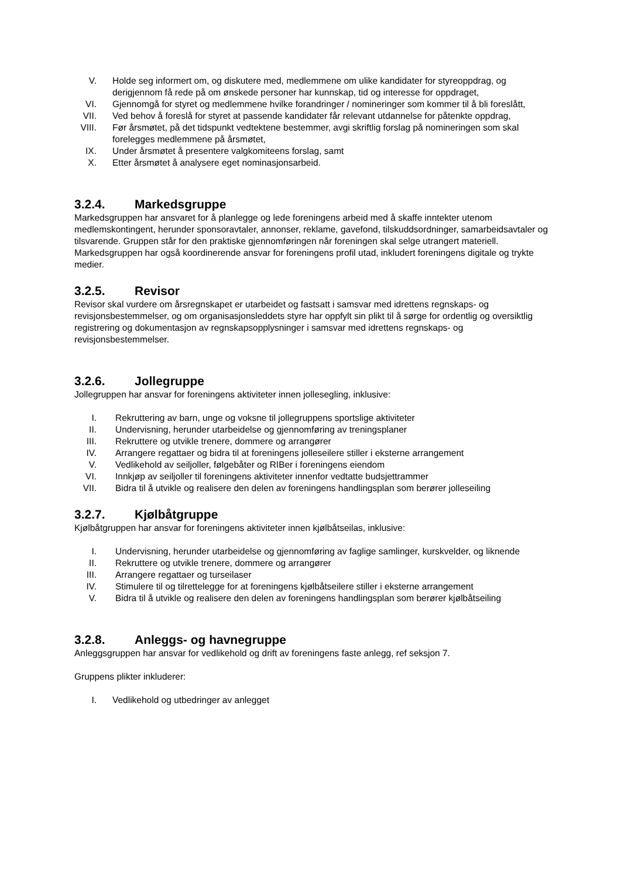V. Holde seg informert om, og diskutere med, medlemmene om ulike kandidater for styreoppdrag, og derigjennom få rede på om ønskede personer har kunnskap, tid og interesse for oppdraget,
VI. Gjennomgå for styret og medlemmene hvilke forandringer / nomineringer som kommer til å bli foreslått,
VII. Ved behov å foreslå for styret at passende kandidater får relevant utdannelse for påtenkte oppdrag,
VIII. Før årsmøtet, på det tidspunkt vedtektene bestemmer, avgi skriftlig forslag på nomineringen som skal forelegges medlemmene på årsmøtet,
IX. Under årsmøtet å presentere valgkomiteens forslag, samt
X. Etter årsmøtet å analysere eget nominasjonsarbeid.
3.2.4. Markedsgruppe
Markedsgruppen har ansvaret for å planlegge og lede foreningens arbeid med å skaffe inntekter utenom medlemskontingent, herunder sponsoravtaler, annonser, reklame, gavefond, tilskuddsordninger, samarbeidsavtaler og tilsvarende. Gruppen står for den praktiske gjennomføringen når foreningen skal selge utrangert materiell.
Markedsgruppen har også koordinerende ansvar for foreningens profil utad, inkludert foreningens digitale og trykte medier.
3.2.5. Revisor
Revisor skal vurdere om årsregnskapet er utarbeidet og fastsatt i samsvar med idrettens regnskaps- og revisjonsbestemmelser, og om organisasjonsleddets styre har oppfylt sin plikt til å sørge for ordentlig og oversiktlig registrering og dokumentasjon av regnskapsopplysninger i samsvar med idrettens regnskaps- og revisjonsbestemmelser.
3.2.6. Jollegruppe
Jollegruppen har ansvar for foreningens aktiviteter innen jollesegling, inklusive:
I. Rekruttering av barn, unge og voksne til jollegruppens sportslige aktiviteter
II. Undervisning, herunder utarbeidelse og gjennomføring av treningsplaner
III. Rekruttere og utvikle trenere, dommere og arrangører
IV. Arrangere regattaer og bidra til at foreningens jolleseilere stiller i eksterne arrangement
V. Vedlikehold av seiljoller, følgebåter og RIBer i foreningens eiendom
VI. Innkjøp av seiljoller til foreningens aktiviteter innenfor vedtatte budsjettrammer
VII. Bidra til å utvikle og realisere den delen av foreningens handlingsplan som berører jolleseiling
3.2.7. Kjølbåtgruppe
Kjølbåtgruppen har ansvar for foreningens aktiviteter innen kjølbåtseilas, inklusive:
I. Undervisning, herunder utarbeidelse og gjennomføring av faglige samlinger, kurskvelder, og liknende
II. Rekruttere og utvikle trenere, dommere og arrangører
III. Arrangere regattaer og turseilaser
IV. Stimulere til og tilrettelegge for at foreningens kjølbåtseilere stiller i eksterne arrangement
V. Bidra til å utvikle og realisere den delen av foreningens handlingsplan som berører kjølbåtseiling
3.2.8. Anleggs- og havnegruppe
Anleggsgruppen har ansvar for vedlikehold og drift av foreningens faste anlegg, ref seksjon 7.
Gruppens plikter inkluderer:
I. Vedlikehold og utbedringer av anlegget